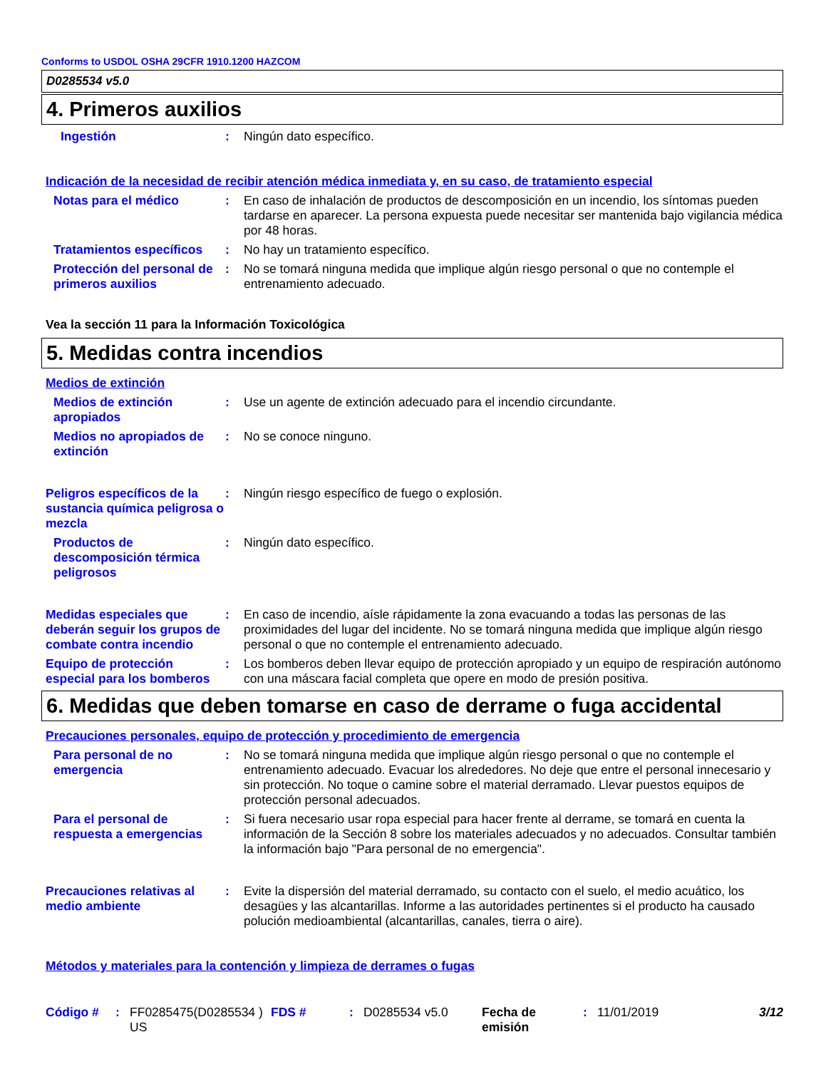Conforms to USDOL OSHA 29CFR 1910.1200 HAZCOM
D0285534 v5.0
4. Primeros auxilios
Ingestión : Ningún dato específico.
Indicación de la necesidad de recibir atención médica inmediata y, en su caso, de tratamiento especial
Notas para el médico : En caso de inhalación de productos de descomposición en un incendio, los síntomas pueden tardarse en aparecer. La persona expuesta puede necesitar ser mantenida bajo vigilancia médica por 48 horas.
Tratamientos específicos : No hay un tratamiento específico.
Protección del personal de primeros auxilios
: No se tomará ninguna medida que implique algún riesgo personal o que no contemple el entrenamiento adecuado.
Vea la sección 11 para la Información Toxicológica
5. Medidas contra incendios
Medios de extinción
Medios de extinción apropiados
: Use un agente de extinción adecuado para el incendio circundante.
Medios no apropiados de extinción
: No se conoce ninguno.
Peligros específicos de la sustancia química peligrosa o mezcla
: Ningún riesgo específico de fuego o explosión.
Productos de descomposición térmica peligrosos
: Ningún dato específico.
Medidas especiales que deberán seguir los grupos de combate contra incendio
: En caso de incendio, aísle rápidamente la zona evacuando a todas las personas de las proximidades del lugar del incidente. No se tomará ninguna medida que implique algún riesgo personal o que no contemple el entrenamiento adecuado.
Equipo de protección especial para los bomberos
: Los bomberos deben llevar equipo de protección apropiado y un equipo de respiración autónomo con una máscara facial completa que opere en modo de presión positiva.
6. Medidas que deben tomarse en caso de derrame o fuga accidental
Precauciones personales, equipo de protección y procedimiento de emergencia
Para personal de no emergencia
: No se tomará ninguna medida que implique algún riesgo personal o que no contemple el entrenamiento adecuado. Evacuar los alrededores. No deje que entre el personal innecesario y sin protección. No toque o camine sobre el material derramado. Llevar puestos equipos de protección personal adecuados.
Para el personal de respuesta a emergencias
: Si fuera necesario usar ropa especial para hacer frente al derrame, se tomará en cuenta la información de la Sección 8 sobre los materiales adecuados y no adecuados. Consultar también la información bajo "Para personal de no emergencia".
Precauciones relativas al medio ambiente
: Evite la dispersión del material derramado, su contacto con el suelo, el medio acuático, los desagües y las alcantarillas. Informe a las autoridades pertinentes si el producto ha causado polución medioambiental (alcantarillas, canales, tierra o aire).
Métodos y materiales para la contención y limpieza de derrames o fugas
Código # : FF0285475(D0285534 ) US
FDS # : D0285534 v5.0 Fecha de emisión
: 11/01/2019 3/12